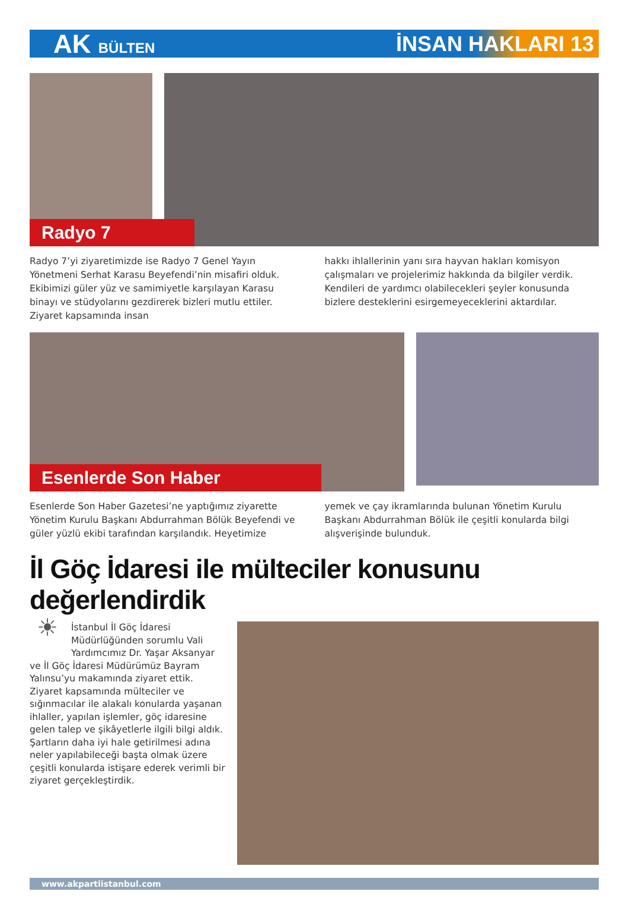AK BÜLTEN
İNSAN HAKLARI 13
Radyo 7
Radyo 7’yi ziyaretimizde ise Radyo 7 Genel Yayın Yönetmeni Serhat Karasu Beyefendi’nin misafiri olduk. Ekibimizi güler yüz ve samimiyetle karşılayan Karasu binayı ve stüdyolarını gezdirerek bizleri mutlu ettiler. Ziyaret kapsamında insan
hakkı ihlallerinin yanı sıra hayvan hakları komisyon çalışmaları ve projelerimiz hakkında da bilgiler verdik. Kendileri de yardımcı olabilecekleri şeyler konusunda bizlere desteklerini esirgemeyeceklerini aktardılar.
Esenlerde Son Haber
Esenlerde Son Haber Gazetesi’ne yaptığımız ziyarette Yönetim Kurulu Başkanı Abdurrahman Bölük Beyefendi ve güler yüzlü ekibi tarafından karşılandık. Heyetimize
yemek ve çay ikramlarında bulunan Yönetim Kurulu Başkanı Abdurrahman Bölük ile çeşitli konularda bilgi alışverişinde bulunduk.
İl Göç İdaresi ile mülteciler konusunu değerlendirdik
☀ İstanbul İl Göç İdaresi Müdürlüğünden sorumlu Vali Yardımcımız Dr. Yaşar Aksanyar ve İl Göç İdaresi Müdürümüz Bayram Yalınsu’yu makamında ziyaret ettik. Ziyaret kapsamında mülteciler ve sığınmacılar ile alakalı konularda yaşanan ihlaller, yapılan işlemler, göç idaresine gelen talep ve şikâyetlerle ilgili bilgi aldık. Şartların daha iyi hale getirilmesi adına neler yapılabileceği başta olmak üzere çeşitli konularda istişare ederek verimli bir ziyaret gerçekleştirdik.
www.akpartiistanbul.com